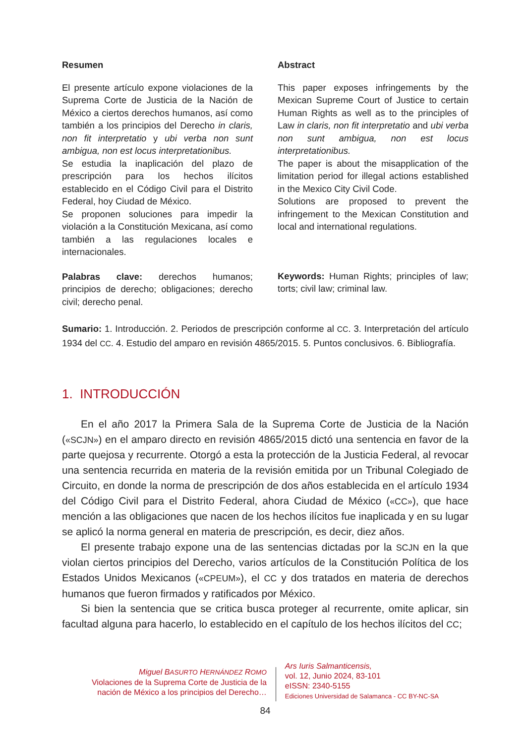Resumen
El presente artículo expone violaciones de la Suprema Corte de Justicia de la Nación de México a ciertos derechos humanos, así como también a los principios del Derecho in claris, non fit interpretatio y ubi verba non sunt ambigua, non est locus interpretationibus.
Se estudia la inaplicación del plazo de prescripción para los hechos ilícitos establecido en el Código Civil para el Distrito Federal, hoy Ciudad de México.
Se proponen soluciones para impedir la violación a la Constitución Mexicana, así como también a las regulaciones locales e internacionales.
Palabras clave: derechos humanos; principios de derecho; obligaciones; derecho civil; derecho penal.
Abstract
This paper exposes infringements by the Mexican Supreme Court of Justice to certain Human Rights as well as to the principles of Law in claris, non fit interpretatio and ubi verba non sunt ambigua, non est locus interpretationibus.
The paper is about the misapplication of the limitation period for illegal actions established in the Mexico City Civil Code.
Solutions are proposed to prevent the infringement to the Mexican Constitution and local and international regulations.
Keywords: Human Rights; principles of law; torts; civil law; criminal law.
Sumario: 1. Introducción. 2. Periodos de prescripción conforme al CC. 3. Interpretación del artículo 1934 del CC. 4. Estudio del amparo en revisión 4865/2015. 5. Puntos conclusivos. 6. Bibliografía.
1. INTRODUCCIÓN
En el año 2017 la Primera Sala de la Suprema Corte de Justicia de la Nación («SCJN») en el amparo directo en revisión 4865/2015 dictó una sentencia en favor de la parte quejosa y recurrente. Otorgó a esta la protección de la Justicia Federal, al revocar una sentencia recurrida en materia de la revisión emitida por un Tribunal Colegiado de Circuito, en donde la norma de prescripción de dos años establecida en el artículo 1934 del Código Civil para el Distrito Federal, ahora Ciudad de México («CC»), que hace mención a las obligaciones que nacen de los hechos ilícitos fue inaplicada y en su lugar se aplicó la norma general en materia de prescripción, es decir, diez años.
El presente trabajo expone una de las sentencias dictadas por la SCJN en la que violan ciertos principios del Derecho, varios artículos de la Constitución Política de los Estados Unidos Mexicanos («CPEUM»), el CC y dos tratados en materia de derechos humanos que fueron firmados y ratificados por México.
Si bien la sentencia que se critica busca proteger al recurrente, omite aplicar, sin facultad alguna para hacerlo, lo establecido en el capítulo de los hechos ilícitos del CC;
Miguel BASURTO HERNÁNDEZ ROMO
Violaciones de la Suprema Corte de Justicia de la
nación de México a los principios del Derecho…
Ars Iuris Salmanticensis,
vol. 12, Junio 2024, 83-101
eISSN: 2340-5155
Ediciones Universidad de Salamanca - CC BY-NC-SA
84